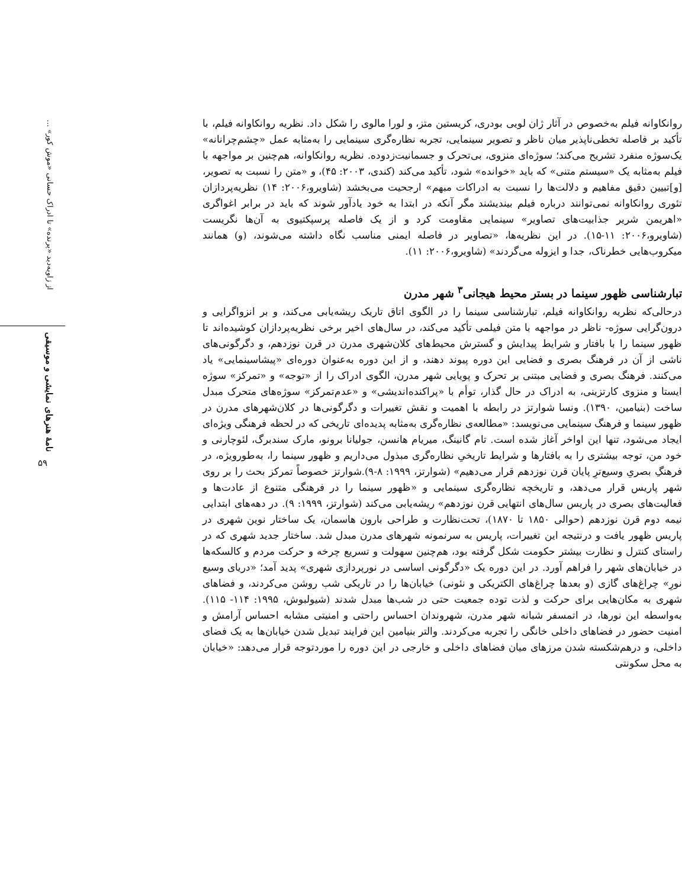روانکاوانه فیلم به‌خصوص در آثار ژان لویی بودری، کریستین متز، و لورا مالوی را شکل داد. نظریه روانکاوانه فیلم، با تأکید بر فاصله تخطی‌ناپذیر میان ناظر و تصویر سینمایی، تجربه نظاره‌گری سینمایی را به‌مثابه عمل «چشم‌چرانانه» یک‌سوژه منفرد تشریح می‌کند؛ سوژه‌ای منزوی، بی‌تحرک و جسمانیت‌زدوده. نظریه روانکاوانه، هم‌چنین بر مواجهه با فیلم به‌مثابه یک «سیستم متنی» که باید «خوانده» شود، تأکید می‌کند (کندی، ۲۰۰۳: ۴۵)، و «متن را نسبت به تصویر، [و]تبیین دقیق مفاهیم و دلالت‌ها را نسبت به ادراکات مبهم» ارجحیت می‌بخشد (شاویرو،۲۰۰۶: ۱۴) نظریه‌پردازان تئوری روانکاوانه نمی‌توانند درباره فیلم بیندیشند مگر آنکه در ابتدا به خود یادآور شوند که باید در برابر اغواگری «اهریمن شریر جذابیت‌های تصاویر» سینمایی مقاومت کرد و از یک فاصله پرسپکتیوی به آن‌ها نگریست (شاویرو،۲۰۰۶: ۱۱-۱۵). در این نظریه‌ها، «تصاویر در فاصله ایمنی مناسب نگاه داشته می‌شوند، (و) همانند میکروب‌هایی خطرناک، جدا و ایزوله می‌گردند» (شاویرو،۲۰۰۶: ۱۱).
تبارشناسی ظهور سینما در بستر محیط هیجانی<sup>۳</sup> شهر مدرن
درحالی‌که نظریه روانکاوانه فیلم، تبارشناسی سینما را در الگوی اتاق تاریک ریشه‌یابی می‌کند، و بر انزواگرایی و درون‌گرایی سوژه- ناظر در مواجهه با متن فیلمی تأکید می‌کند، در سال‌های اخیر برخی نظریه‌پردازان کوشیده‌اند تا ظهور سینما را با بافتار و شرایط پیدایش و گسترش محیط‌های کلان‌شهری مدرن در قرن نوزدهم، و دگرگونی‌های ناشی از آن در فرهنگ بصری و فضایی این دوره پیوند دهند، و از این دوره به‌عنوان دوره‌ای «پیشاسینمایی» یاد می‌کنند. فرهنگ بصری و فضایی مبتنی بر تحرک و پویایی شهر مدرن، الگوی ادراک را از «توجه» و «تمرکز» سوژه ایستا و منزوی کارتزینی، به ادراک در حال گذار، توأم با «پراکنده‌اندیشی» و «عدم‌تمرکز» سوژه‌های متحرک مبدل ساخت (بنیامین، ۱۳۹۰). ونسا شوارتز در رابطه با اهمیت و نقش تغییرات و دگرگونی‌ها در کلان‌شهرهای مدرن در ظهور سینما و فرهنگ سینمایی می‌نویسد: «مطالعه‌ی نظاره‌گری به‌مثابه پدیده‌ای تاریخی که در لحظه فرهنگی ویژه‌ای ایجاد می‌شود، تنها این اواخر آغاز شده است. تام گانینگ، میریام هانسن، جولیانا برونو، مارک سندبرگ، لئوچارنی و خود من، توجه بیشتری را به بافتارها و شرایط تاریخیِ نظاره‌گری مبذول می‌داریم و ظهور سینما را، به‌طورویژه، در فرهنگِ بصریِ وسیع‌ترِ پایان قرن نوزدهم قرار می‌دهیم» (شوارتز، ۱۹۹۹: ۸-۹).شوارتز خصوصاً تمرکز بحث را بر روی شهر پاریس قرار می‌دهد، و تاریخچه نظاره‌گری سینمایی و «ظهور سینما را در فرهنگی متنوع از عادت‌ها و فعالیت‌های بصری در پاریس سال‌های انتهایی قرن نوزدهم» ریشه‌یابی می‌کند (شوارتز، ۱۹۹۹: ۹). در دهه‌های ابتدایی نیمه دوم قرن نوزدهم (حوالی ۱۸۵۰ تا ۱۸۷۰)، تحت‌نظارت و طراحی بارون هاسمان، یک ساختار نوین شهری در پاریس ظهور یافت و درنتیجه این تغییرات، پاریس به سرنمونه شهرهای مدرن مبدل شد. ساختار جدید شهری که در راستای کنترل و نظارت بیشتر حکومت شکل گرفته بود، هم‌چنین سهولت و تسریع چرخه و حرکت مردم و کالسکه‌ها در خیابان‌های شهر را فراهم آورد. در این دوره یک «دگرگونی اساسی در نورپردازی شهری» پدید آمد؛ «دریای وسیع نورِ» چراغ‌های گازی (و بعدها چراغ‌های الکتریکی و نئونی) خیابان‌ها را در تاریکی شب روشن می‌کردند، و فضاهای شهری به مکان‌هایی برای حرکت و لذت توده جمعیت حتی در شب‌ها مبدل شدند (شیولبوش، ۱۹۹۵: ۱۱۴- ۱۱۵). به‌واسطه این نورها، در اتمسفر شبانه شهر مدرن، شهروندان احساس راحتی و امنیتی مشابه احساس آرامش و امنیت حضور در فضاهای داخلی خانگی را تجربه می‌کردند. والتر بنیامین این فرایند تبدیل شدن خیابان‌ها به یک فضای داخلی، و درهم‌شکسته شدن مرزهای میان فضاهای داخلی و خارجی در این دوره را موردتوجه قرار می‌دهد: «خیابان به محل سکونتی
از زاویه‌دید «پرنده» تا ادراک حسانی «موش کور» ...
نامهٔ هنرهای نمایشی و موسیقی
۵۹